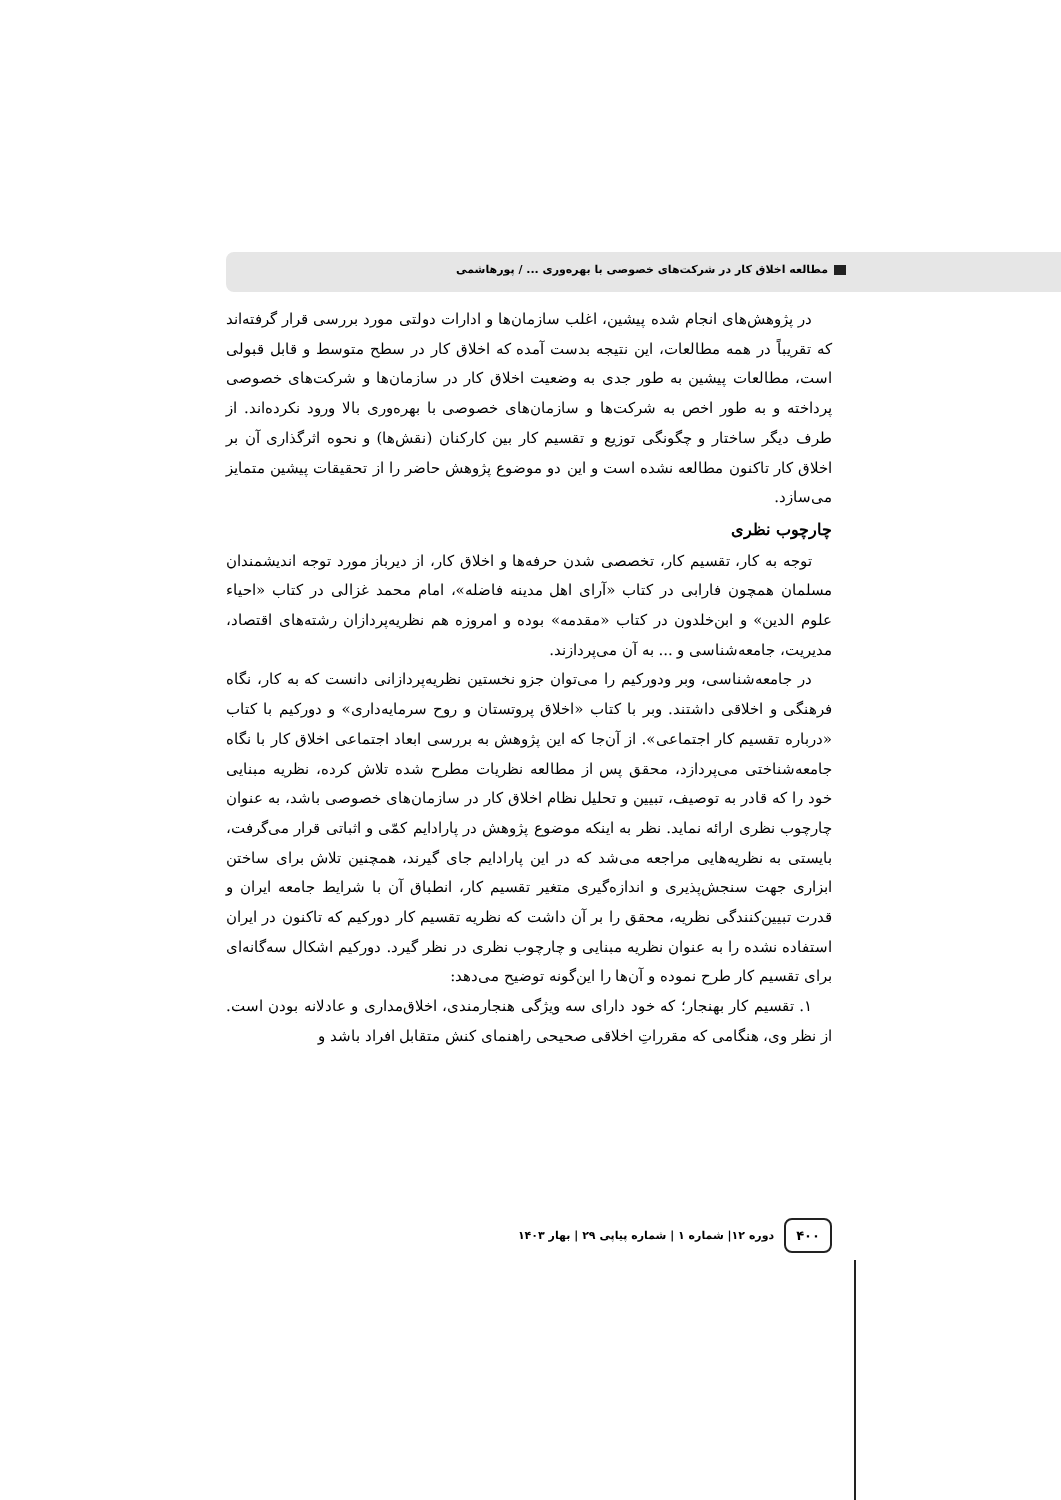مطالعه اخلاق کار در شرکت‌های خصوصی با بهره‌وری ... / پورهاشمی
در پژوهش‌های انجام شده پیشین، اغلب سازمان‌ها و ادارات دولتی مورد بررسی قرار گرفته‌اند که تقریباً در همه مطالعات، این نتیجه بدست آمده که اخلاق کار در سطح متوسط و قابل قبولی است، مطالعات پیشین به طور جدی به وضعیت اخلاق کار در سازمان‌ها و شرکت‌های خصوصی پرداخته و به طور اخص به شرکت‌ها و سازمان‌های خصوصی با بهره‌وری بالا ورود نکرده‌اند. از طرف دیگر ساختار و چگونگی توزیع و تقسیم کار بین کارکنان (نقش‌ها) و نحوه اثرگذاری آن بر اخلاق کار تاکنون مطالعه نشده است و این دو موضوع پژوهش حاضر را از تحقیقات پیشین متمایز می‌سازد.
چارچوب نظری
توجه به کار، تقسیم کار، تخصصی شدن حرفه‌ها و اخلاق کار، از دیرباز مورد توجه اندیشمندان مسلمان همچون فارابی در کتاب «آرای اهل مدینه فاضله»، امام محمد غزالی در کتاب «احیاء علوم الدین» و ابن‌خلدون در کتاب «مقدمه» بوده و امروزه هم نظریه‌پردازان رشته‌های اقتصاد، مدیریت، جامعه‌شناسی و ... به آن می‌پردازند.
در جامعه‌شناسی، وبر ودورکیم را می‌توان جزو نخستین نظریه‌پردازانی دانست که به کار، نگاه فرهنگی و اخلاقی داشتند. وبر با کتاب «اخلاق پروتستان و روح سرمایه‌داری» و دورکیم با کتاب «درباره تقسیم کار اجتماعی». از آن‌جا که این پژوهش به بررسی ابعاد اجتماعی اخلاق کار با نگاه جامعه‌شناختی می‌پردازد، محقق پس از مطالعه نظریات مطرح شده تلاش کرده، نظریه مبنایی خود را که قادر به توصیف، تبیین و تحلیل نظام اخلاق کار در سازمان‌های خصوصی باشد، به عنوان چارچوب نظری ارائه نماید. نظر به اینکه موضوع پژوهش در پارادایم کمّی و اثباتی قرار می‌گرفت، بایستی به نظریه‌هایی مراجعه می‌شد که در این پارادایم جای گیرند، همچنین تلاش برای ساختن ابزاری جهت سنجش‌پذیری و اندازه‌گیری متغیر تقسیم کار، انطباق آن با شرایط جامعه ایران و قدرت تبیین‌کنندگی نظریه، محقق را بر آن داشت که نظریه تقسیم کار دورکیم که تاکنون در ایران استفاده نشده را به عنوان نظریه مبنایی و چارچوب نظری در نظر گیرد. دورکیم اشکال سه‌گانه‌ای برای تقسیم کار طرح نموده و آن‌ها را این‌گونه توضیح می‌دهد:
۱. تقسیم کار بهنجار؛ که خود دارای سه ویژگی هنجارمندی، اخلاق‌مداری و عادلانه بودن است. از نظر وی، هنگامی که مقرراتِ اخلاقی صحیحی راهنمای کنش متقابل افراد باشد و
۴۰۰ دوره ۱۲| شماره ۱ | شماره پیاپی ۲۹ | بهار ۱۴۰۳